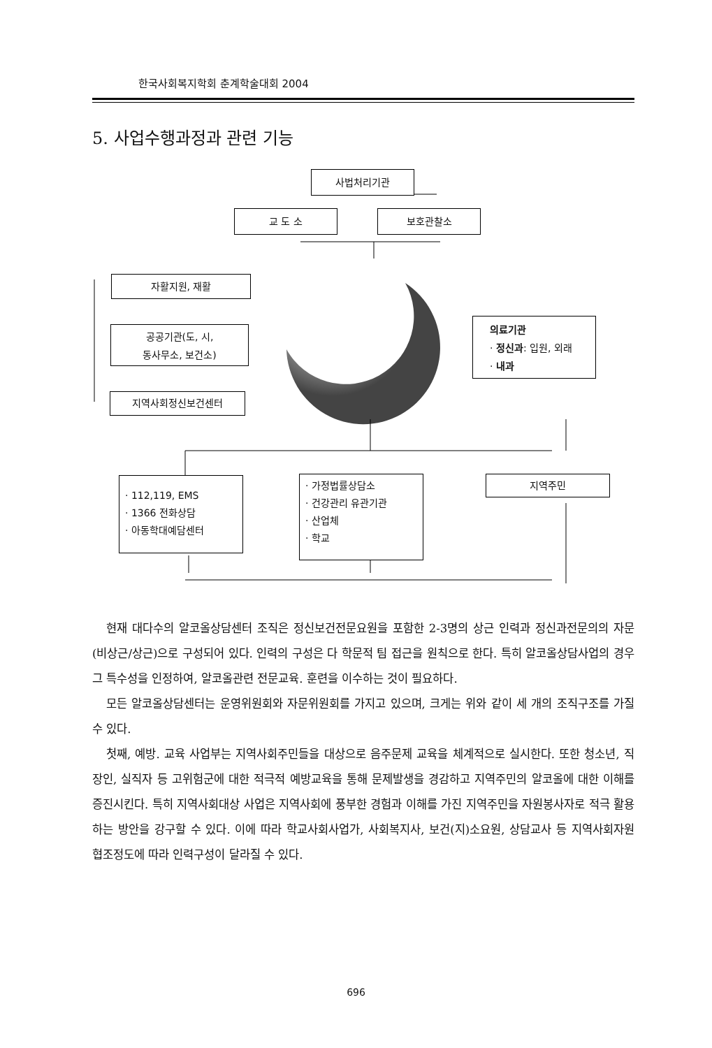한국사회복지학회 춘계학술대회 2004
5. 사업수행과정과 관련 기능
사법처리기관
교 도 소 보호관찰소
자활지원, 재활
공공기관(도, 시,
동사무소, 보건소)
지역사회정신보건센터
의료기관
· 정신과: 입원, 외래
· 내과
· 112,119, EMS
· 1366 전화상담
· 아동학대예담센터
· 가정법률상담소
· 건강관리 유관기관
· 산업체
· 학교
지역주민
현재 대다수의 알코올상담센터 조직은 정신보건전문요원을 포함한 2-3명의 상근 인력과 정신과전문의의 자문(비상근/상근)으로 구성되어 있다. 인력의 구성은 다 학문적 팀 접근을 원칙으로 한다. 특히 알코올상담사업의 경우 그 특수성을 인정하여, 알코올관련 전문교육. 훈련을 이수하는 것이 필요하다.
모든 알코올상담센터는 운영위원회와 자문위원회를 가지고 있으며, 크게는 위와 같이 세 개의 조직구조를 가질 수 있다.
첫째, 예방. 교육 사업부는 지역사회주민들을 대상으로 음주문제 교육을 체계적으로 실시한다. 또한 청소년, 직장인, 실직자 등 고위험군에 대한 적극적 예방교육을 통해 문제발생을 경감하고 지역주민의 알코올에 대한 이해를 증진시킨다. 특히 지역사회대상 사업은 지역사회에 풍부한 경험과 이해를 가진 지역주민을 자원봉사자로 적극 활용하는 방안을 강구할 수 있다. 이에 따라 학교사회사업가, 사회복지사, 보건(지)소요원, 상담교사 등 지역사회자원 협조정도에 따라 인력구성이 달라질 수 있다.
696